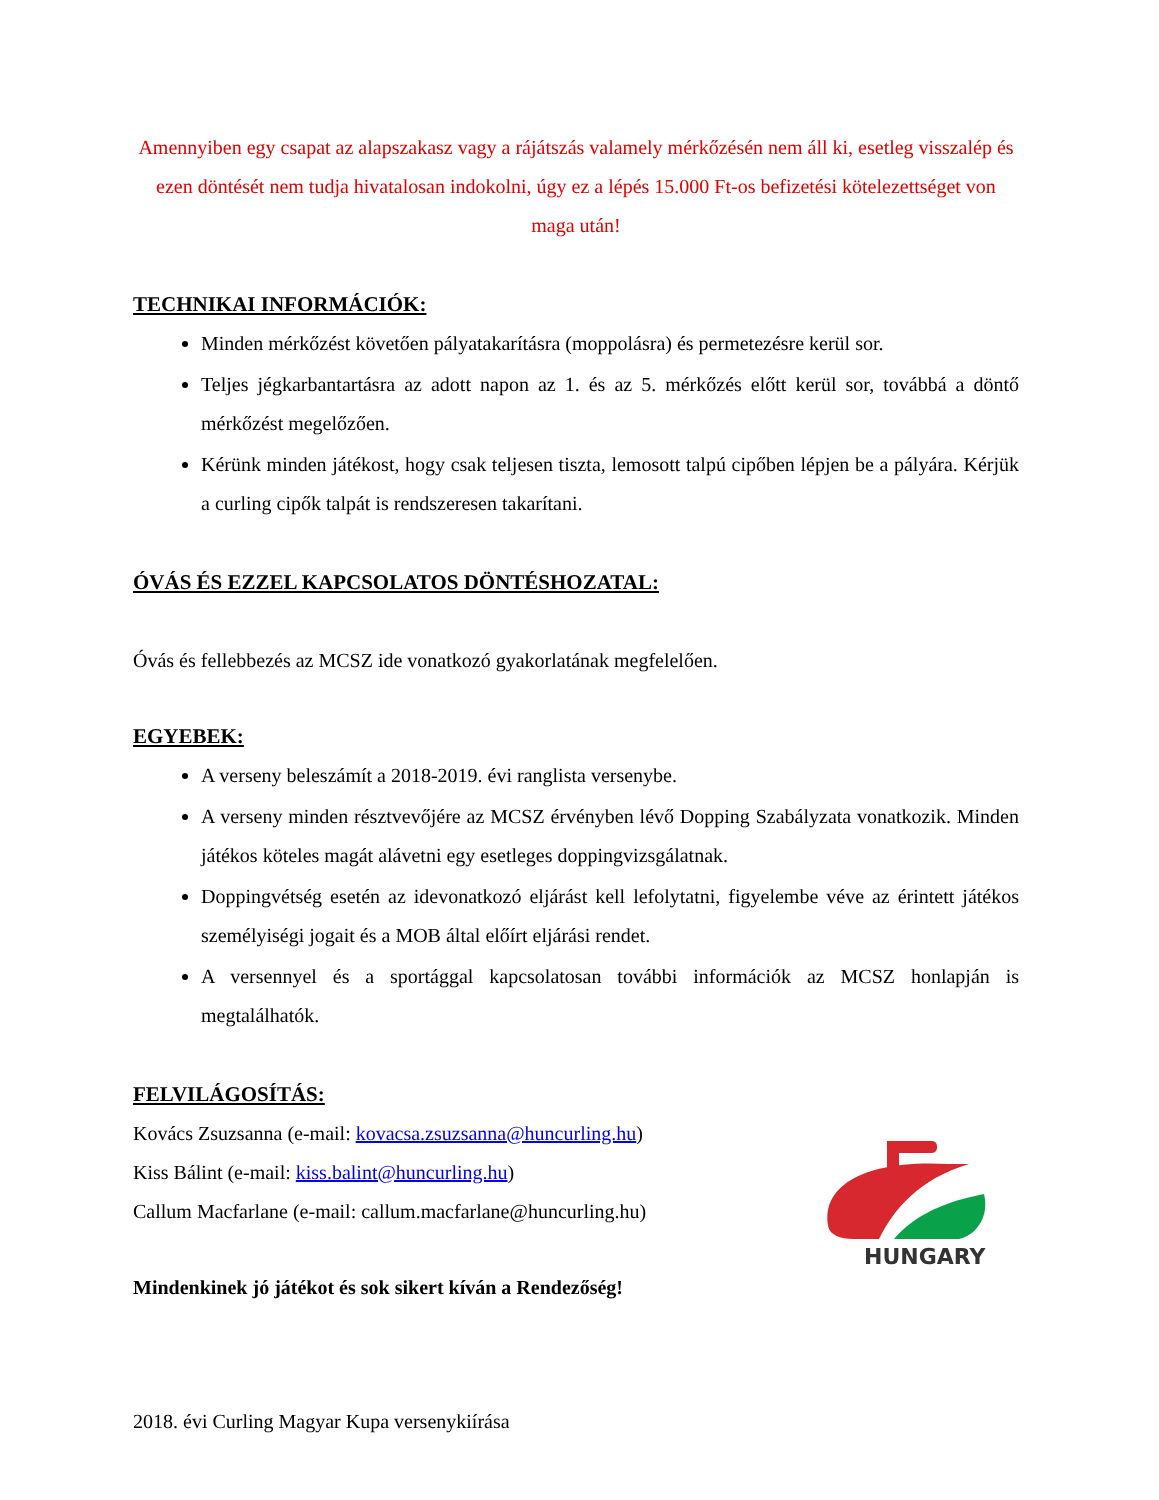Amennyiben egy csapat az alapszakasz vagy a rájátszás valamely mérkőzésén nem áll ki, esetleg visszalép és ezen döntését nem tudja hivatalosan indokolni, úgy ez a lépés 15.000 Ft-os befizetési kötelezettséget von maga után!
TECHNIKAI INFORMÁCIÓK:
Minden mérkőzést követően pályatakarításra (moppolásra) és permetezésre kerül sor.
Teljes jégkarbantartásra az adott napon az 1. és az 5. mérkőzés előtt kerül sor, továbbá a döntő mérkőzést megelőzően.
Kérünk minden játékost, hogy csak teljesen tiszta, lemosott talpú cipőben lépjen be a pályára. Kérjük a curling cipők talpát is rendszeresen takarítani.
ÓVÁS ÉS EZZEL KAPCSOLATOS DÖNTÉSHOZATAL:
Óvás és fellebbezés az MCSZ ide vonatkozó gyakorlatának megfelelően.
EGYEBEK:
A verseny beleszámít a 2018-2019. évi ranglista versenybe.
A verseny minden résztvevőjére az MCSZ érvényben lévő Dopping Szabályzata vonatkozik. Minden játékos köteles magát alávetni egy esetleges doppingvizsgálatnak.
Doppingvétség esetén az idevonatkozó eljárást kell lefolytatni, figyelembe véve az érintett játékos személyiségi jogait és a MOB által előírt eljárási rendet.
A versennyel és a sportággal kapcsolatosan további információk az MCSZ honlapján is megtalálhatók.
FELVILÁGOSÍTÁS:
Kovács Zsuzsanna (e-mail: kovacsa.zsuzsanna@huncurling.hu)
Kiss Bálint (e-mail: kiss.balint@huncurling.hu)
Callum Macfarlane (e-mail: callum.macfarlane@huncurling.hu)
Mindenkinek jó játékot és sok sikert kíván a Rendezőség!
HUNGARY
2018. évi Curling Magyar Kupa versenykiírása